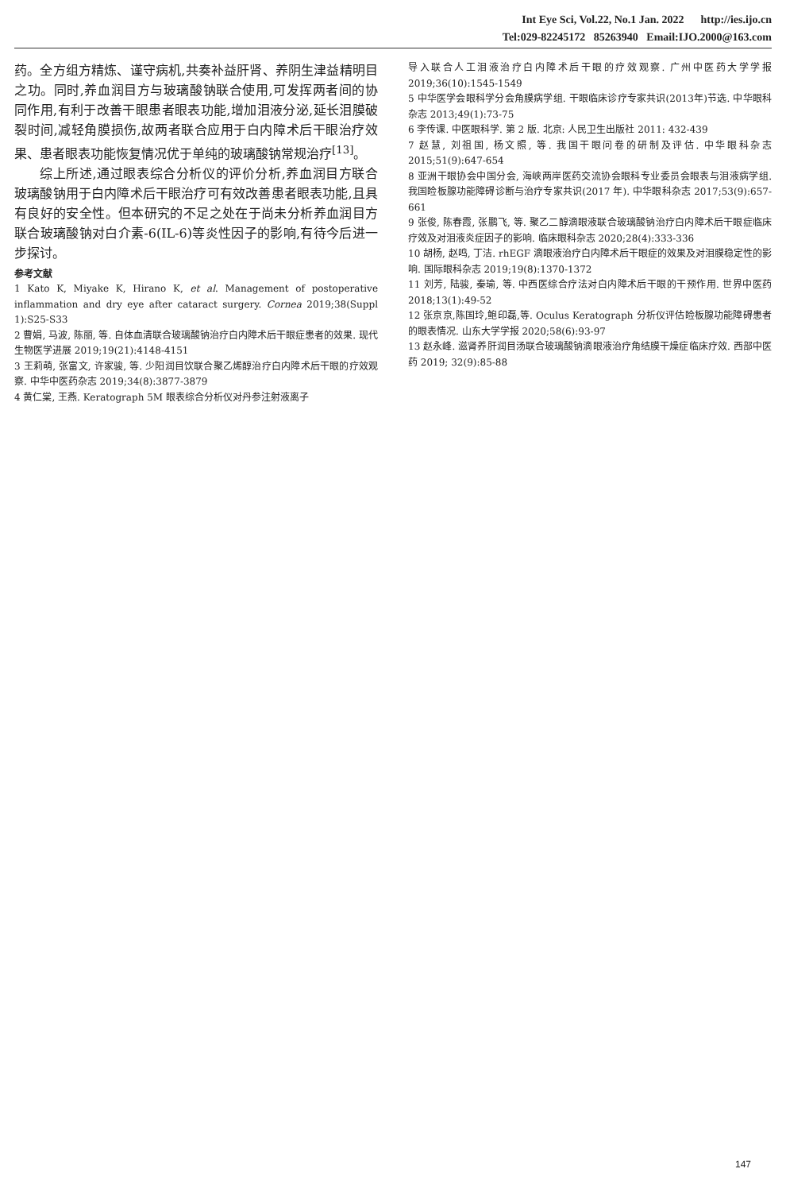Int Eye Sci, Vol.22, No.1 Jan. 2022 http://ies.ijo.cn
Tel:029-82245172 85263940 Email:IJO.2000@163.com
药。全方组方精炼、谨守病机,共奏补益肝肾、养阴生津益精明目之功。同时,养血润目方与玻璃酸钠联合使用,可发挥两者间的协同作用,有利于改善干眼患者眼表功能,增加泪液分泌,延长泪膜破裂时间,减轻角膜损伤,故两者联合应用于白内障术后干眼治疗效果、患者眼表功能恢复情况优于单纯的玻璃酸钠常规治疗<sup>[13]</sup>。
综上所述,通过眼表综合分析仪的评价分析,养血润目方联合玻璃酸钠用于白内障术后干眼治疗可有效改善患者眼表功能,且具有良好的安全性。但本研究的不足之处在于尚未分析养血润目方联合玻璃酸钠对白介素-6(IL-6)等炎性因子的影响,有待今后进一步探讨。
参考文献
1 Kato K, Miyake K, Hirano K, et al. Management of postoperative inflammation and dry eye after cataract surgery. Cornea 2019;38(Suppl 1):S25-S33
2 曹娟, 马波, 陈丽, 等. 自体血清联合玻璃酸钠治疗白内障术后干眼症患者的效果. 现代生物医学进展 2019;19(21):4148-4151
3 王莉萌, 张富文, 许家骏, 等. 少阳润目饮联合聚乙烯醇治疗白内障术后干眼的疗效观察. 中华中医药杂志 2019;34(8):3877-3879
4 黄仁棠, 王燕. Keratograph 5M 眼表综合分析仪对丹参注射液离子
导入联合人工泪液治疗白内障术后干眼的疗效观察. 广州中医药大学学报 2019;36(10):1545-1549
5 中华医学会眼科学分会角膜病学组. 干眼临床诊疗专家共识(2013年)节选. 中华眼科杂志 2013;49(1):73-75
6 李传课. 中医眼科学. 第 2 版. 北京: 人民卫生出版社 2011: 432-439
7 赵慧, 刘祖国, 杨文照, 等. 我国干眼问卷的研制及评估. 中华眼科杂志 2015;51(9):647-654
8 亚洲干眼协会中国分会, 海峡两岸医药交流协会眼科专业委员会眼表与泪液病学组. 我国睑板腺功能障碍诊断与治疗专家共识(2017 年). 中华眼科杂志 2017;53(9):657-661
9 张俊, 陈春霞, 张鹏飞, 等. 聚乙二醇滴眼液联合玻璃酸钠治疗白内障术后干眼症临床疗效及对泪液炎症因子的影响. 临床眼科杂志 2020;28(4):333-336
10 胡杨, 赵鸣, 丁洁. rhEGF 滴眼液治疗白内障术后干眼症的效果及对泪膜稳定性的影响. 国际眼科杂志 2019;19(8):1370-1372
11 刘芳, 陆骏, 秦瑜, 等. 中西医综合疗法对白内障术后干眼的干预作用. 世界中医药 2018;13(1):49-52
12 张京京,陈国玲,鲍印磊,等. Oculus Keratograph 分析仪评估睑板腺功能障碍患者的眼表情况. 山东大学学报 2020;58(6):93-97
13 赵永峰. 滋肾养肝润目汤联合玻璃酸钠滴眼液治疗角结膜干燥症临床疗效. 西部中医药 2019; 32(9):85-88
147